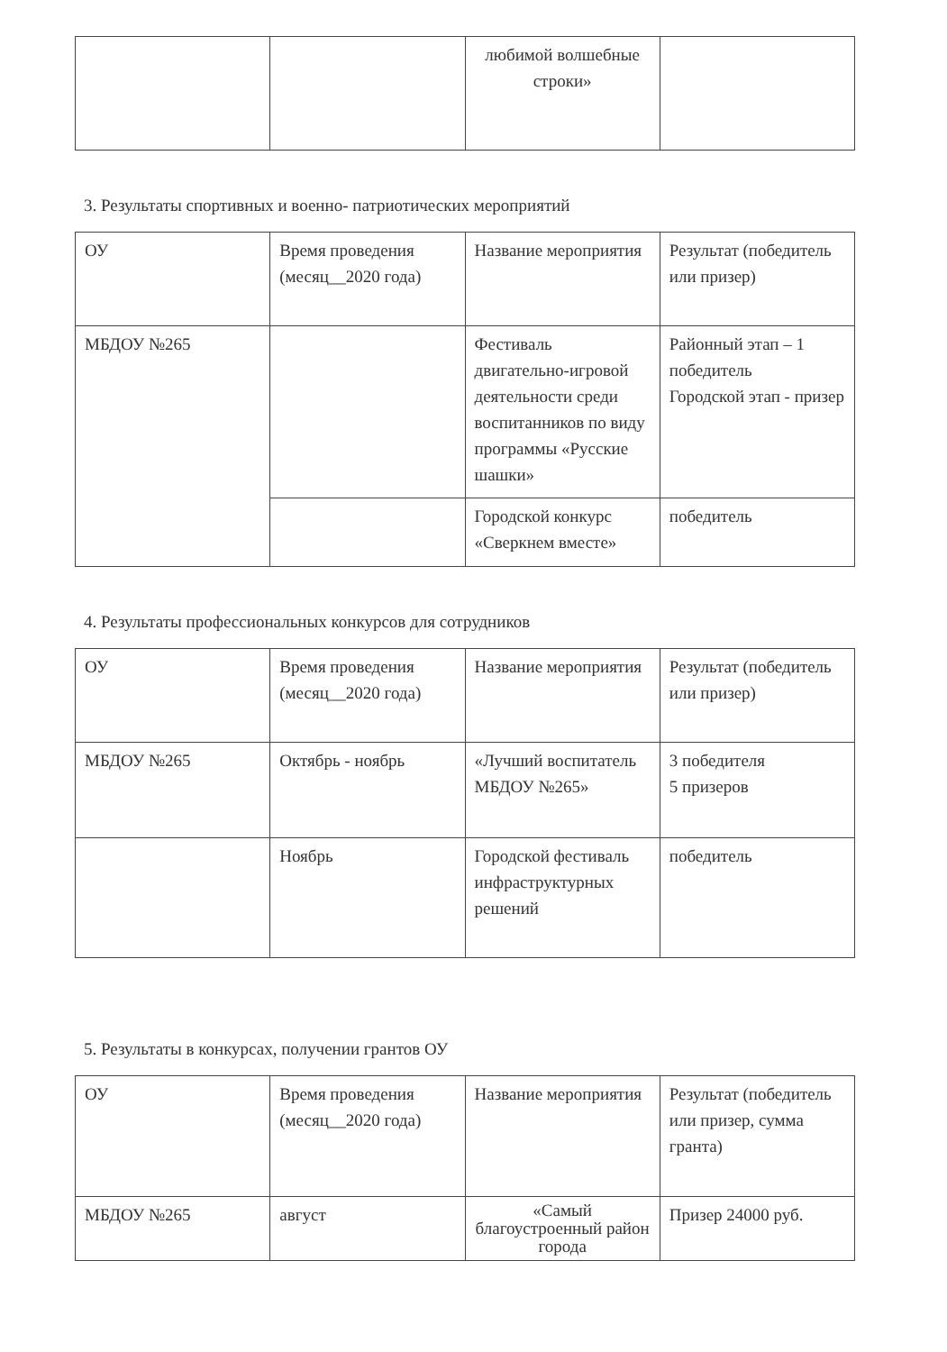| | | любимой волшебные строки» | |
3. Результаты спортивных и военно- патриотических мероприятий
| ОУ | Время проведения (месяц__2020 года) | Название мероприятия | Результат (победитель или призер) |
| МБДОУ №265 | | Фестиваль двигательно-игровой деятельности среди воспитанников по виду программы «Русские шашки» | Районный этап – 1 победитель Городской этап - призер |
| | | Городской конкурс «Сверкнем вместе» | победитель |
4. Результаты профессиональных конкурсов для сотрудников
| ОУ | Время проведения (месяц__2020 года) | Название мероприятия | Результат (победитель или призер) |
| МБДОУ №265 | Октябрь - ноябрь | «Лучший воспитатель МБДОУ №265» | 3 победителя 5 призеров |
| | Ноябрь | Городской фестиваль инфраструктурных решений | победитель |
5. Результаты в конкурсах, получении грантов ОУ
| ОУ | Время проведения (месяц__2020 года) | Название мероприятия | Результат (победитель или призер, сумма гранта) |
| МБДОУ №265 | август | «Самый благоустроенный район города | Призер 24000 руб. |